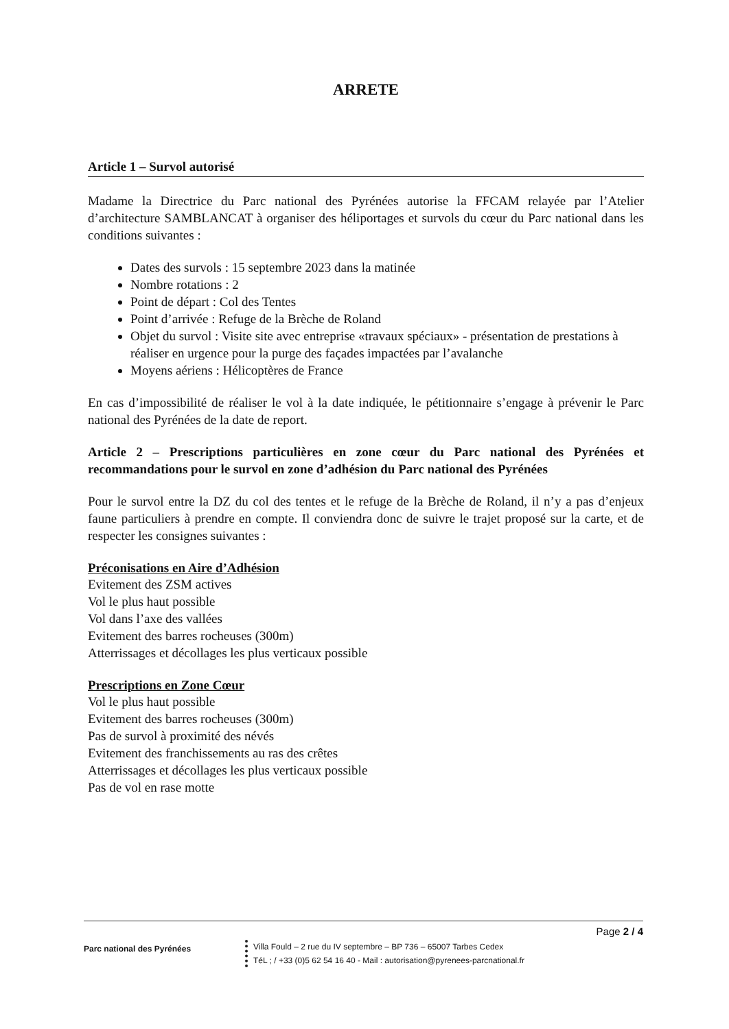ARRETE
Article 1 – Survol autorisé
Madame la Directrice du Parc national des Pyrénées autorise la FFCAM relayée par l’Atelier d’architecture SAMBLANCAT à organiser des héliportages et survols du cœur du Parc national dans les conditions suivantes :
Dates des survols : 15 septembre 2023 dans la matinée
Nombre rotations : 2
Point de départ : Col des Tentes
Point d’arrivée : Refuge de la Brèche de Roland
Objet du survol : Visite site avec entreprise «travaux spéciaux» - présentation de prestations à réaliser en urgence pour la purge des façades impactées par l’avalanche
Moyens aériens : Hélicoptères de France
En cas d’impossibilité de réaliser le vol à la date indiquée, le pétitionnaire s’engage à prévenir le Parc national des Pyrénées de la date de report.
Article 2 – Prescriptions particulières en zone cœur du Parc national des Pyrénées et recommandations pour le survol en zone d’adhésion du Parc national des Pyrénées
Pour le survol entre la DZ du col des tentes et le refuge de la Brèche de Roland, il n’y a pas d’enjeux faune particuliers à prendre en compte. Il conviendra donc de suivre le trajet proposé sur la carte, et de respecter les consignes suivantes :
Préconisations en Aire d’Adhésion
Evitement des ZSM actives
Vol le plus haut possible
Vol dans l’axe des vallées
Evitement des barres rocheuses (300m)
Atterrissages et décollages les plus verticaux possible
Prescriptions en Zone Cœur
Vol le plus haut possible
Evitement des barres rocheuses (300m)
Pas de survol à proximité des névés
Evitement des franchissements au ras des crêtes
Atterrissages et décollages les plus verticaux possible
Pas de vol en rase motte
Page 2 / 4
Parc national des Pyrénées
Villa Fould – 2 rue du IV septembre – BP 736 – 65007 Tarbes Cedex
TéL ; / +33 (0)5 62 54 16 40 - Mail : autorisation@pyrenees-parcnational.fr